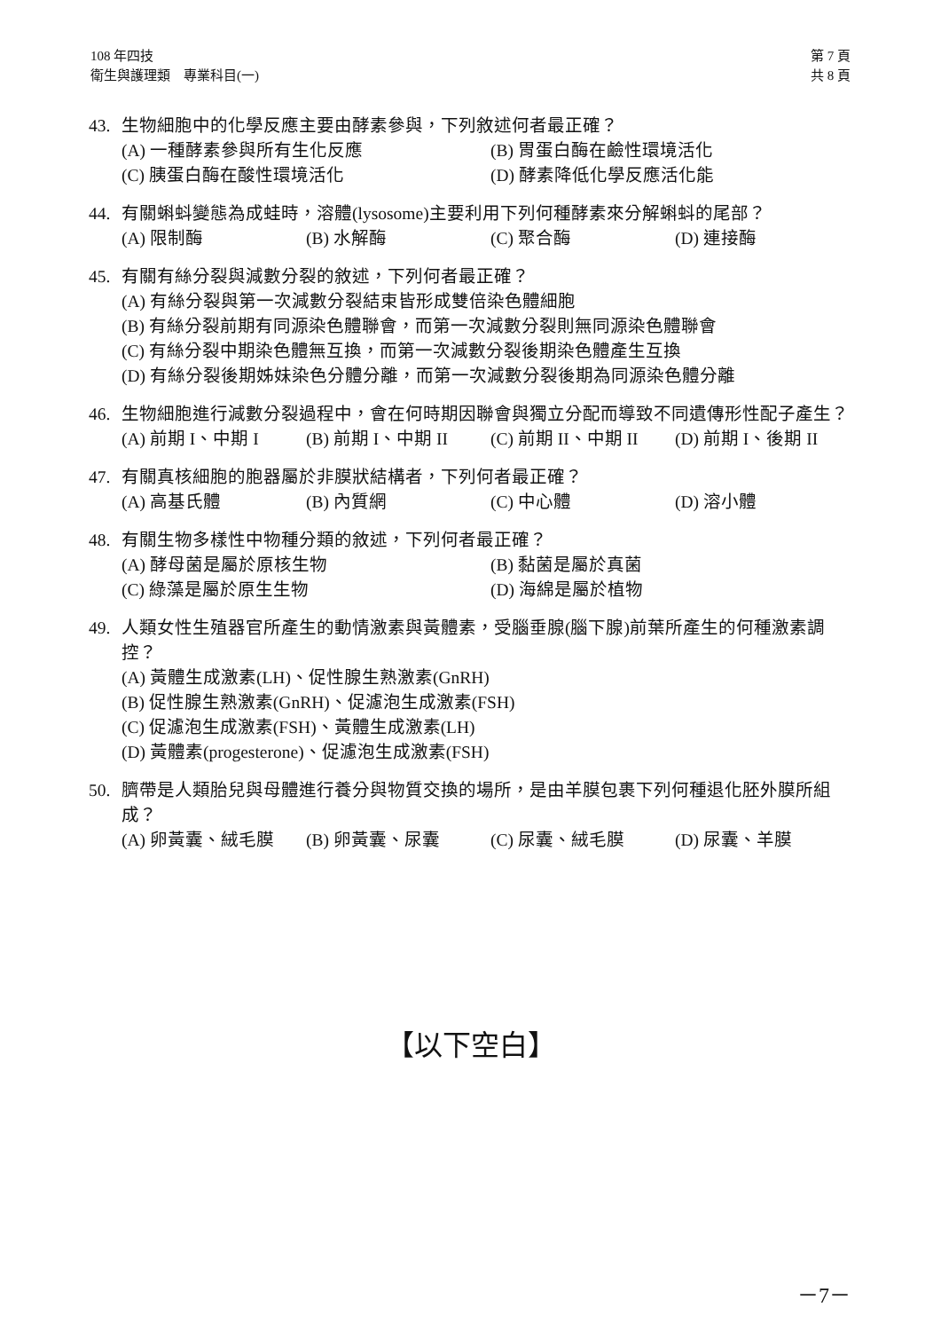108 年四技
衛生與護理類　專業科目(一)
第 7 頁
共 8 頁
43. 生物細胞中的化學反應主要由酵素參與，下列敘述何者最正確？
(A) 一種酵素參與所有生化反應 (B) 胃蛋白酶在鹼性環境活化 (C) 胰蛋白酶在酸性環境活化 (D) 酵素降低化學反應活化能
44. 有關蝌蚪變態為成蛙時，溶體(lysosome)主要利用下列何種酵素來分解蝌蚪的尾部？
(A) 限制酶 (B) 水解酶 (C) 聚合酶 (D) 連接酶
45. 有關有絲分裂與減數分裂的敘述，下列何者最正確？
(A) 有絲分裂與第一次減數分裂結束皆形成雙倍染色體細胞
(B) 有絲分裂前期有同源染色體聯會，而第一次減數分裂則無同源染色體聯會
(C) 有絲分裂中期染色體無互換，而第一次減數分裂後期染色體產生互換
(D) 有絲分裂後期姊妹染色分體分離，而第一次減數分裂後期為同源染色體分離
46. 生物細胞進行減數分裂過程中，會在何時期因聯會與獨立分配而導致不同遺傳形性配子產生？
(A) 前期 I、中期 I (B) 前期 I、中期 II (C) 前期 II、中期 II (D) 前期 I、後期 II
47. 有關真核細胞的胞器屬於非膜狀結構者，下列何者最正確？
(A) 高基氏體 (B) 內質網 (C) 中心體 (D) 溶小體
48. 有關生物多樣性中物種分類的敘述，下列何者最正確？
(A) 酵母菌是屬於原核生物 (B) 黏菌是屬於真菌 (C) 綠藻是屬於原生生物 (D) 海綿是屬於植物
49. 人類女性生殖器官所產生的動情激素與黃體素，受腦垂腺(腦下腺)前葉所產生的何種激素調控？
(A) 黃體生成激素(LH)、促性腺生熟激素(GnRH)
(B) 促性腺生熟激素(GnRH)、促濾泡生成激素(FSH)
(C) 促濾泡生成激素(FSH)、黃體生成激素(LH)
(D) 黃體素(progesterone)、促濾泡生成激素(FSH)
50. 臍帶是人類胎兒與母體進行養分與物質交換的場所，是由羊膜包裹下列何種退化胚外膜所組成？
(A) 卵黃囊、絨毛膜 (B) 卵黃囊、尿囊 (C) 尿囊、絨毛膜 (D) 尿囊、羊膜
【以下空白】
－7－